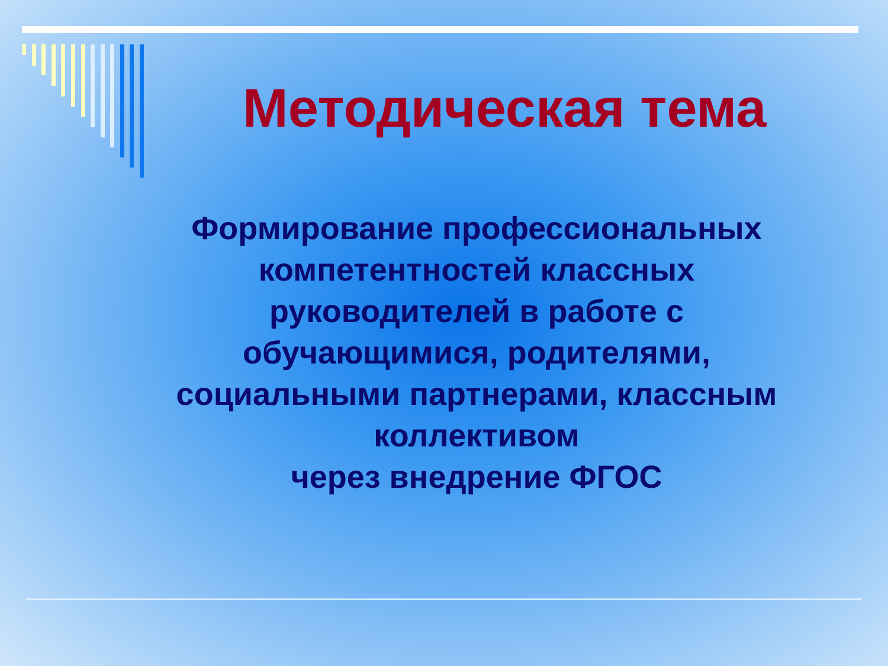Методическая тема
Формирование профессиональных компетентностей классных руководителей в работе с обучающимися, родителями, социальными партнерами, классным коллективом
через внедрение ФГОС